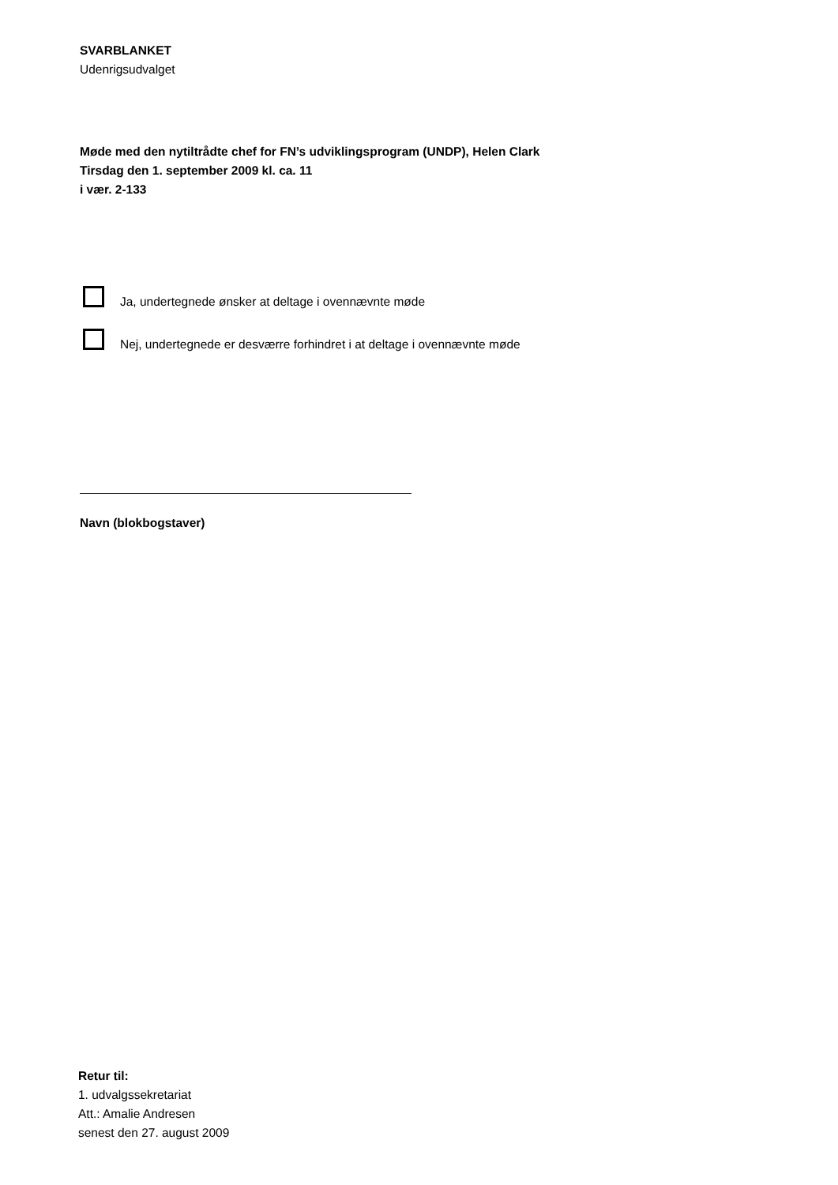SVARBLANKET
Udenrigsudvalget
Møde med den nytiltrådte chef for FN’s udviklingsprogram (UNDP), Helen Clark
Tirsdag den 1. september 2009 kl. ca. 11
i vær. 2-133
Ja, undertegnede ønsker at deltage i ovennævnte møde
Nej, undertegnede er desværre forhindret i at deltage i ovennævnte møde
Navn (blokbogstaver)
Retur til:
1. udvalgssekretariat
Att.: Amalie Andresen
senest den 27. august 2009